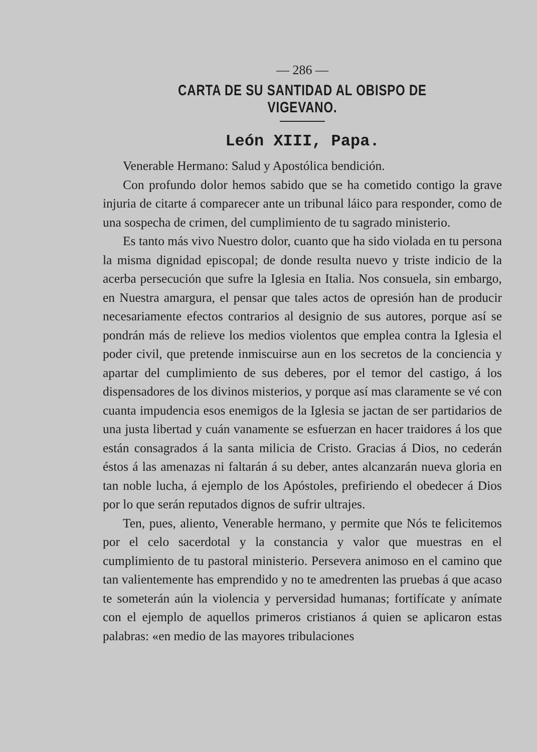— 286 —
CARTA DE SU SANTIDAD AL OBISPO DE VIGEVANO.
León XIII, Papa.
Venerable Hermano: Salud y Apostólica bendición.
Con profundo dolor hemos sabido que se ha cometido contigo la grave injuria de citarte á comparecer ante un tribunal láico para responder, como de una sospecha de crimen, del cumplimiento de tu sagrado ministerio.
Es tanto más vivo Nuestro dolor, cuanto que ha sido violada en tu persona la misma dignidad episcopal; de donde resulta nuevo y triste indicio de la acerba persecución que sufre la Iglesia en Italia. Nos consuela, sin embargo, en Nuestra amargura, el pensar que tales actos de opresión han de producir necesariamente efectos contrarios al designio de sus autores, porque así se pondrán más de relieve los medios violentos que emplea contra la Iglesia el poder civil, que pretende inmiscuirse aun en los secretos de la conciencia y apartar del cumplimiento de sus deberes, por el temor del castigo, á los dispensadores de los divinos misterios, y porque así mas claramente se vé con cuanta impudencia esos enemigos de la Iglesia se jactan de ser partidarios de una justa libertad y cuán vanamente se esfuerzan en hacer traidores á los que están consagrados á la santa milicia de Cristo. Gracias á Dios, no cederán éstos á las amenazas ni faltarán á su deber, antes alcanzarán nueva gloria en tan noble lucha, á ejemplo de los Apóstoles, prefiriendo el obedecer á Dios por lo que serán reputados dignos de sufrir ultrajes.
Ten, pues, aliento, Venerable hermano, y permite que Nós te felicitemos por el celo sacerdotal y la constancia y valor que muestras en el cumplimiento de tu pastoral ministerio. Persevera animoso en el camino que tan valientemente has emprendido y no te amedrenten las pruebas á que acaso te someterán aún la violencia y perversidad humanas; fortifícate y anímate con el ejemplo de aquellos primeros cristianos á quien se aplicaron estas palabras: «en medio de las mayores tribulaciones